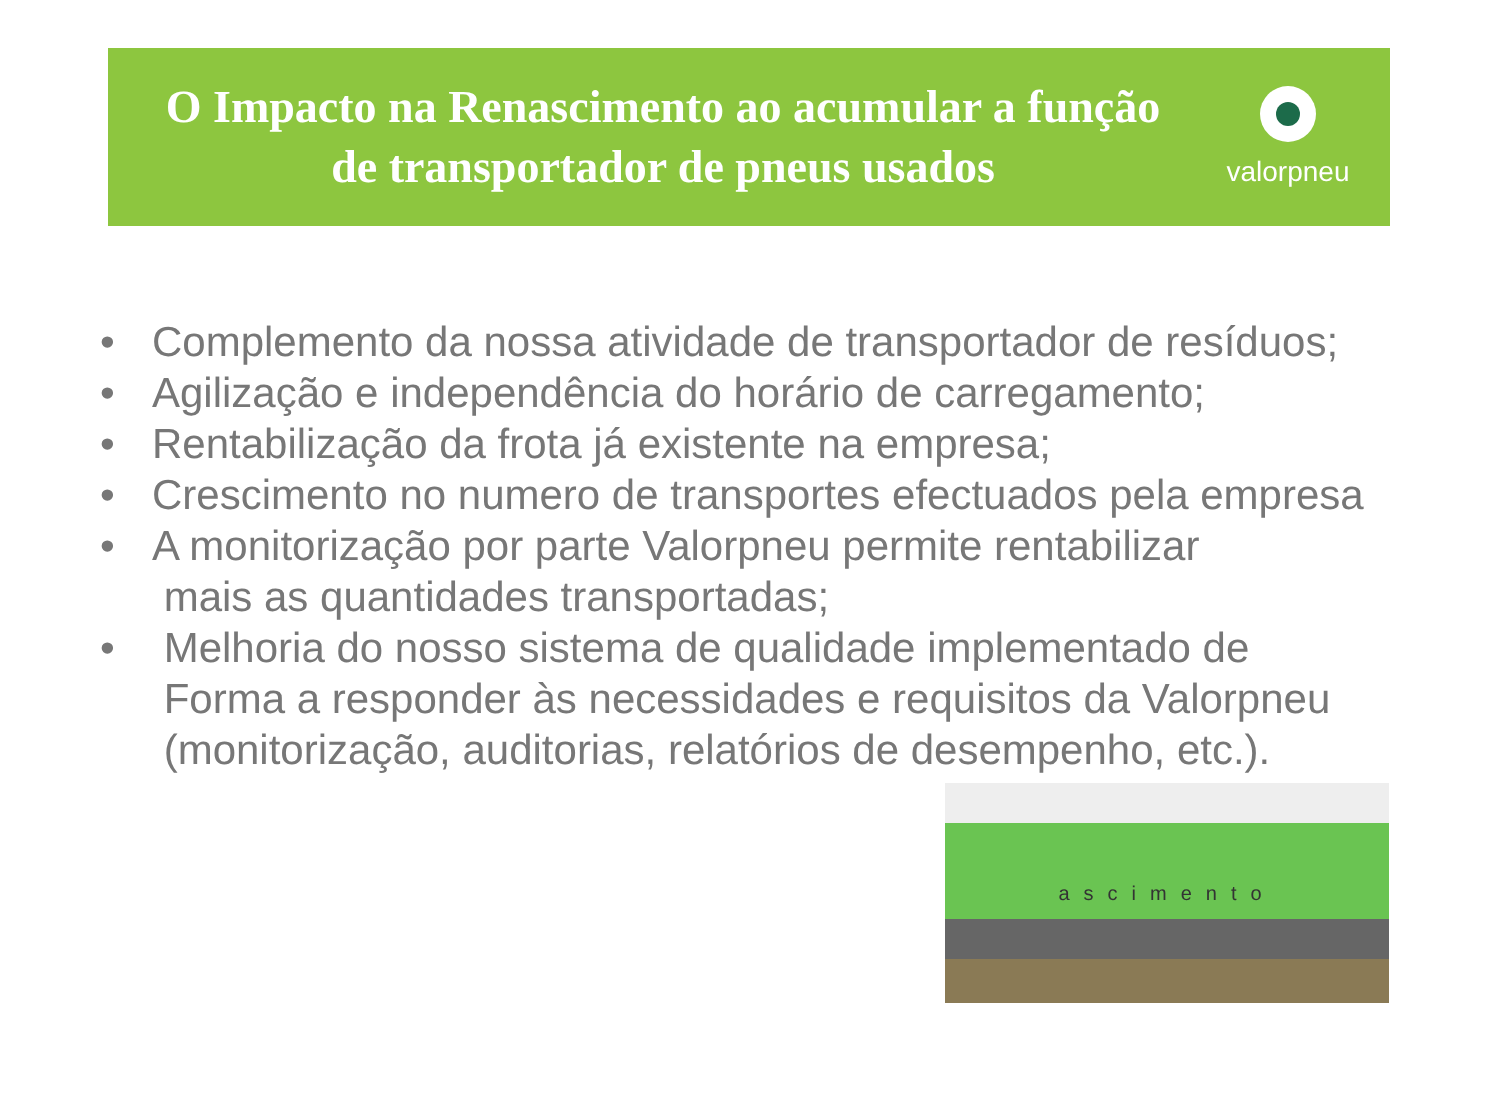O Impacto na Renascimento ao acumular a função
de transportador de pneus usados
valorpneu
• Complemento da nossa atividade de transportador de resíduos;
• Agilização e independência do horário de carregamento;
• Rentabilização da frota já existente na empresa;
• Crescimento no numero de transportes efectuados pela empresa
• A monitorização por parte Valorpneu permite rentabilizar
mais as quantidades transportadas;
• Melhoria do nosso sistema de qualidade implementado de
Forma a responder às necessidades e requisitos da Valorpneu
(monitorização, auditorias, relatórios de desempenho, etc.).
ascimento